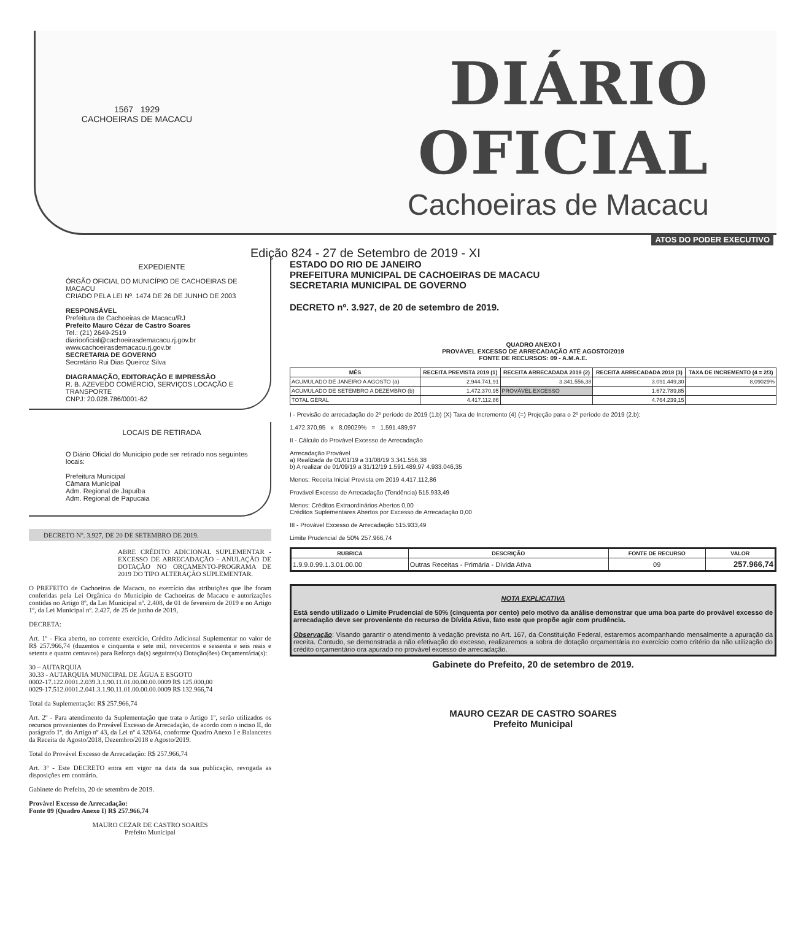1567 1929
CACHOEIRAS DE MACACU
DIÁRIO OFICIAL
Cachoeiras de Macacu
Edição 824 - 27 de Setembro de 2019 - XI
ATOS DO PODER EXECUTIVO
EXPEDIENTE
ÓRGÃO OFICIAL DO MUNICÍPIO DE CACHOEIRAS DE MACACU
CRIADO PELA LEI Nº. 1474 DE 26 DE JUNHO DE 2003
RESPONSÁVEL
Prefeitura de Cachoeiras de Macacu/RJ
Prefeito Mauro Cézar de Castro Soares
Tel.: (21) 2649-2519
diariooficial@cachoeirasdemacacu.rj.gov.br
www.cachoeirasdemacacu.rj.gov.br
SECRETARIA DE GOVERNO
Secretário Rui Dias Queiroz Silva
DIAGRAMAÇÃO, EDITORAÇÃO E IMPRESSÃO
R. B. AZEVEDO COMÉRCIO, SERVIÇOS LOCAÇÃO E TRANSPORTE
CNPJ: 20.028.786/0001-62
LOCAIS DE RETIRADA
O Diário Oficial do Município pode ser retirado nos seguintes locais:
Prefeitura Municipal
Câmara Municipal
Adm. Regional de Japuíba
Adm. Regional de Papucaia
DECRETO Nº. 3.927, DE 20 DE SETEMBRO DE 2019.
ABRE CRÉDITO ADICIONAL SUPLEMENTAR - EXCESSO DE ARRECADAÇÃO - ANULAÇÃO DE DOTAÇÃO NO ORÇAMENTO-PROGRAMA DE 2019 DO TIPO ALTERAÇÃO SUPLEMENTAR.
O PREFEITO de Cachoeiras de Macacu, no exercício das atribuições que lhe foram conferidas pela Lei Orgânica do Município de Cachoeiras de Macacu e autorizações contidas no Artigo 8º, da Lei Municipal nº. 2.408, de 01 de fevereiro de 2019 e no Artigo 1º, da Lei Municipal nº. 2.427, de 25 de junho de 2019,
DECRETA:
Art. 1º - Fica aberto, no corrente exercício, Crédito Adicional Suplementar no valor de R$ 257.966,74 (duzentos e cinquenta e sete mil, novecentos e sessenta e seis reais e setenta e quatro centavos) para Reforço da(s) seguinte(s) Dotação(ões) Orçamentária(s):
30 – AUTARQUIA
30.33 - AUTARQUIA MUNICIPAL DE ÁGUA E ESGOTO
0002-17.122.0001.2.039.3.1.90.11.01.00.00.00.0009 R$ 125.000,00
0029-17.512.0001.2.041.3.1.90.11.01.00.00.00.0009 R$ 132.966,74
Total da Suplementação: R$ 257.966,74
Art. 2º - Para atendimento da Suplementação que trata o Artigo 1º, serão utilizados os recursos provenientes do Provável Excesso de Arrecadação, de acordo com o inciso II, do parágrafo 1º, do Artigo nº 43, da Lei nº 4.320/64, conforme Quadro Anexo I e Balancetes da Receita de Agosto/2018, Dezembro/2018 e Agosto/2019.
Total do Provável Excesso de Arrecadação: R$ 257.966,74
Art. 3º - Este DECRETO entra em vigor na data da sua publicação, revogada as disposições em contrário.
Gabinete do Prefeito, 20 de setembro de 2019.
Provável Excesso de Arrecadação:
Fonte 09 (Quadro Anexo I) R$ 257.966,74
MAURO CEZAR DE CASTRO SOARES
Prefeito Municipal
ESTADO DO RIO DE JANEIRO
PREFEITURA MUNICIPAL DE CACHOEIRAS DE MACACU
SECRETARIA MUNICIPAL DE GOVERNO
DECRETO nº. 3.927, de 20 de setembro de 2019.
QUADRO ANEXO I
PROVÁVEL EXCESSO DE ARRECADAÇÃO ATÉ AGOSTO/2019
FONTE DE RECURSOS: 09 - A.M.A.E.
| MÊS | RECEITA PREVISTA 2019 (1) | RECEITA ARRECADADA 2019 (2) | RECEITA ARRECADADA 2018 (3) | TAXA DE INCREMENTO (4 = 2/3) |
| --- | --- | --- | --- | --- |
| ACUMULADO DE JANEIRO A AGOSTO (a) | 2.944.741,91 | 3.341.556,38 | 3.091.449,30 | 8,09029% |
| ACUMULADO DE SETEMBRO A DEZEMBRO (b) | 1.472.370,95 | PROVÁVEL EXCESSO | 1.672.789,85 | |
| TOTAL GERAL | 4.417.112,86 | | 4.764.239,15 | |
I - Previsão de arrecadação do 2º período de 2019 (1.b) (X) Taxa de Incremento (4) (=) Projeção para o 2º período de 2019 (2.b):
1.472.370,95 x 8,09029% = 1.591.489,97
II - Cálculo do Provável Excesso de Arrecadação
Arrecadação Provável
a) Realizada de 01/01/19 a 31/08/19 3.341.556,38
b) A realizar de 01/09/19 a 31/12/19 1.591.489,97 4.933.046,35
Menos: Receita Inicial Prevista em 2019 4.417.112,86
Provável Excesso de Arrecadação (Tendência) 515.933,49
Menos: Créditos Extraordinários Abertos 0,00
Créditos Suplementares Abertos por Excesso de Arrecadação 0,00
III - Provável Excesso de Arrecadação 515.933,49
Limite Prudencial de 50% 257.966,74
| RUBRICA | DESCRIÇÃO | FONTE DE RECURSO | VALOR |
| --- | --- | --- | --- |
| 1.9.9.0.99.1.3.01.00.00 | Outras Receitas - Primária - Dívida Ativa | 09 | 257.966,74 |
NOTA EXPLICATIVA
Está sendo utilizado o Limite Prudencial de 50% (cinquenta por cento) pelo motivo da análise demonstrar que uma boa parte do provável excesso de arrecadação deve ser proveniente do recurso de Dívida Ativa, fato este que propõe agir com prudência.
Observação: Visando garantir o atendimento à vedação prevista no Art. 167, da Constituição Federal, estaremos acompanhando mensalmente a apuração da receita. Contudo, se demonstrada a não efetivação do excesso, realizaremos a sobra de dotação orçamentária no exercício como critério da não utilização do crédito orçamentário ora apurado no provável excesso de arrecadação.
Gabinete do Prefeito, 20 de setembro de 2019.
MAURO CEZAR DE CASTRO SOARES
Prefeito Municipal